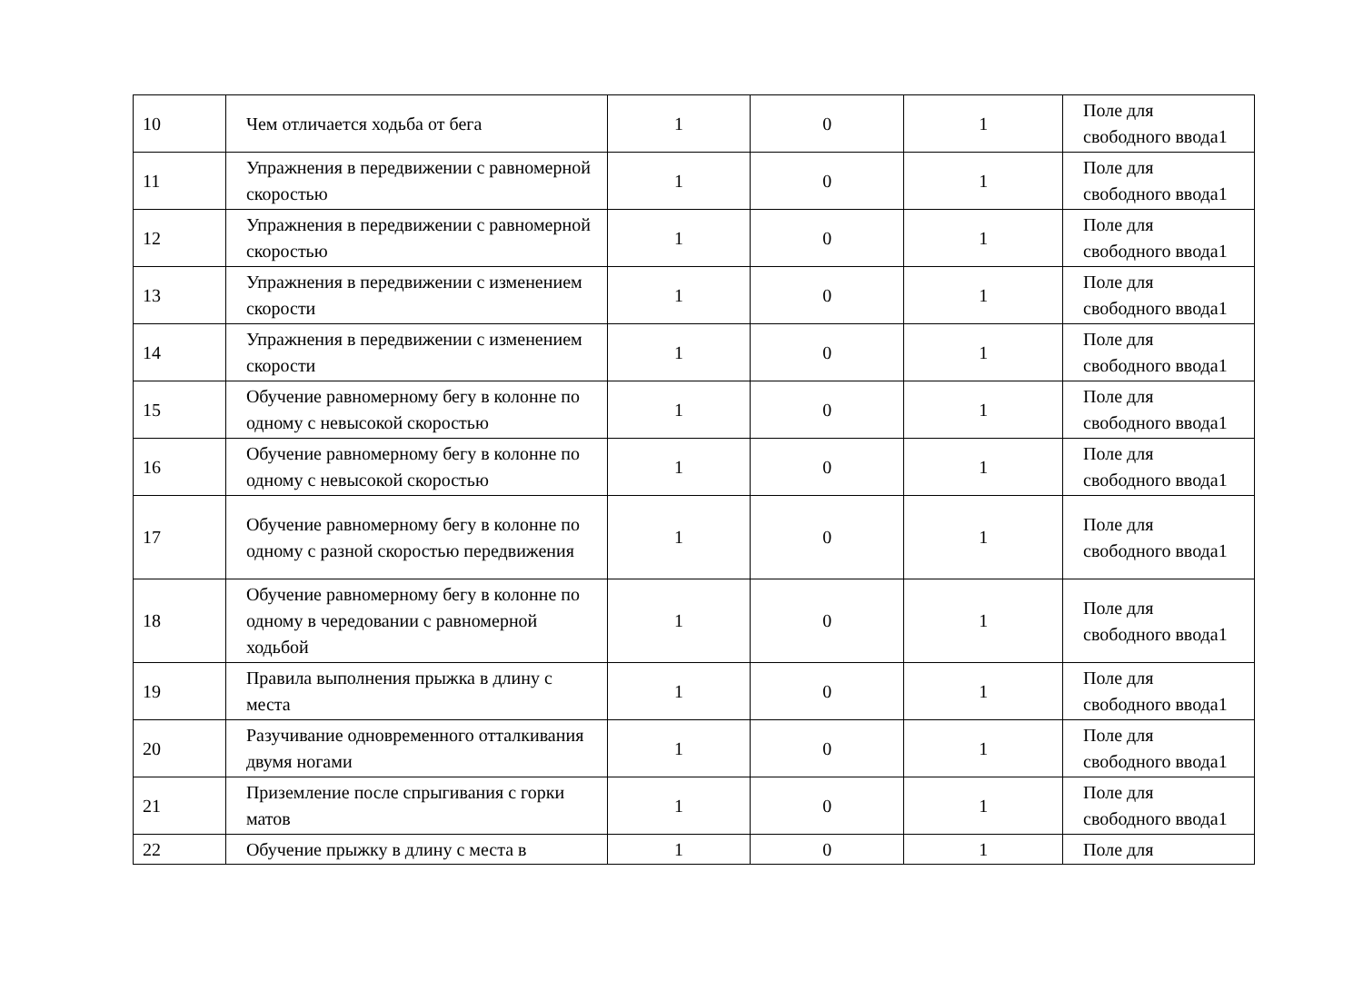| 10 | Чем отличается ходьба от бега | 1 | 0 | 1 | Поле для свободного ввода1 |
| 11 | Упражнения в передвижении с равномерной скоростью | 1 | 0 | 1 | Поле для свободного ввода1 |
| 12 | Упражнения в передвижении с равномерной скоростью | 1 | 0 | 1 | Поле для свободного ввода1 |
| 13 | Упражнения в передвижении с изменением скорости | 1 | 0 | 1 | Поле для свободного ввода1 |
| 14 | Упражнения в передвижении с изменением скорости | 1 | 0 | 1 | Поле для свободного ввода1 |
| 15 | Обучение равномерному бегу в колонне по одному с невысокой скоростью | 1 | 0 | 1 | Поле для свободного ввода1 |
| 16 | Обучение равномерному бегу в колонне по одному с невысокой скоростью | 1 | 0 | 1 | Поле для свободного ввода1 |
| 17 | Обучение равномерному бегу в колонне по одному с разной скоростью передвижения | 1 | 0 | 1 | Поле для свободного ввода1 |
| 18 | Обучение равномерному бегу в колонне по одному в чередовании с равномерной ходьбой | 1 | 0 | 1 | Поле для свободного ввода1 |
| 19 | Правила выполнения прыжка в длину с места | 1 | 0 | 1 | Поле для свободного ввода1 |
| 20 | Разучивание одновременного отталкивания двумя ногами | 1 | 0 | 1 | Поле для свободного ввода1 |
| 21 | Приземление после спрыгивания с горки матов | 1 | 0 | 1 | Поле для свободного ввода1 |
| 22 | Обучение прыжку в длину с места в | 1 | 0 | 1 | Поле для |